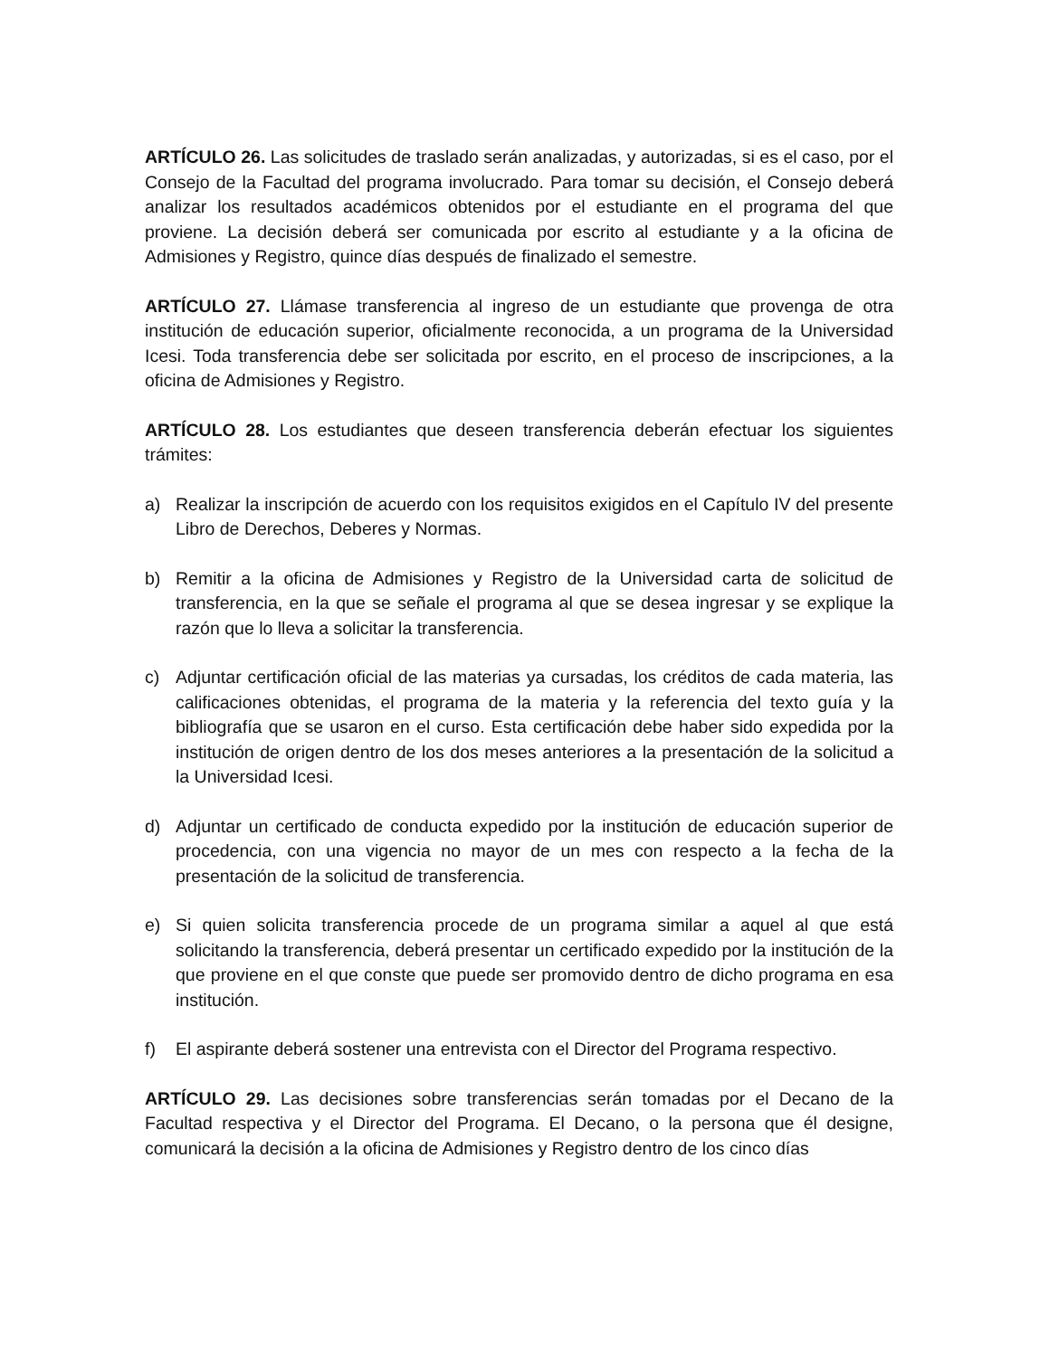ARTÍCULO 26. Las solicitudes de traslado serán analizadas, y autorizadas, si es el caso, por el Consejo de la Facultad del programa involucrado. Para tomar su decisión, el Consejo deberá analizar los resultados académicos obtenidos por el estudiante en el programa del que proviene. La decisión deberá ser comunicada por escrito al estudiante y a la oficina de Admisiones y Registro, quince días después de finalizado el semestre.
ARTÍCULO 27. Llámase transferencia al ingreso de un estudiante que provenga de otra institución de educación superior, oficialmente reconocida, a un programa de la Universidad Icesi. Toda transferencia debe ser solicitada por escrito, en el proceso de inscripciones, a la oficina de Admisiones y Registro.
ARTÍCULO 28. Los estudiantes que deseen transferencia deberán efectuar los siguientes trámites:
a) Realizar la inscripción de acuerdo con los requisitos exigidos en el Capítulo IV del presente Libro de Derechos, Deberes y Normas.
b) Remitir a la oficina de Admisiones y Registro de la Universidad carta de solicitud de transferencia, en la que se señale el programa al que se desea ingresar y se explique la razón que lo lleva a solicitar la transferencia.
c) Adjuntar certificación oficial de las materias ya cursadas, los créditos de cada materia, las calificaciones obtenidas, el programa de la materia y la referencia del texto guía y la bibliografía que se usaron en el curso. Esta certificación debe haber sido expedida por la institución de origen dentro de los dos meses anteriores a la presentación de la solicitud a la Universidad Icesi.
d) Adjuntar un certificado de conducta expedido por la institución de educación superior de procedencia, con una vigencia no mayor de un mes con respecto a la fecha de la presentación de la solicitud de transferencia.
e) Si quien solicita transferencia procede de un programa similar a aquel al que está solicitando la transferencia, deberá presentar un certificado expedido por la institución de la que proviene en el que conste que puede ser promovido dentro de dicho programa en esa institución.
f) El aspirante deberá sostener una entrevista con el Director del Programa respectivo.
ARTÍCULO 29. Las decisiones sobre transferencias serán tomadas por el Decano de la Facultad respectiva y el Director del Programa. El Decano, o la persona que él designe, comunicará la decisión a la oficina de Admisiones y Registro dentro de los cinco días